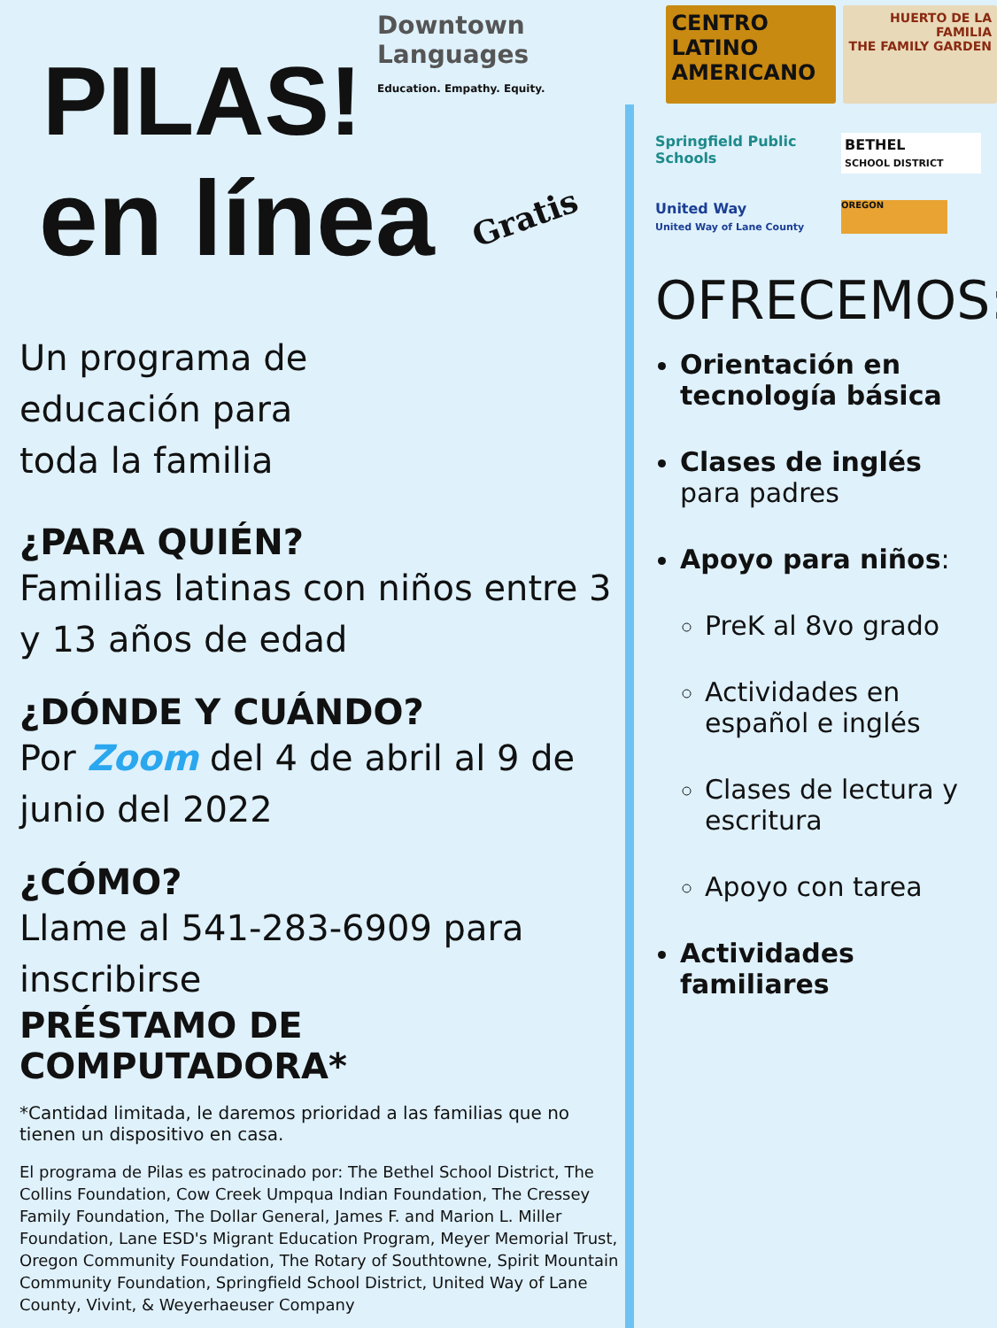PILAS!
en línea
Gratis
Un programa de educación para toda la familia
¿PARA QUIÉN?
Familias latinas con niños entre 3 y 13 años de edad
¿DÓNDE Y CUÁNDO?
Por Zoom del 4 de abril al 9 de junio del 2022
¿CÓMO?
Llame al 541-283-6909 para inscribirse
PRÉSTAMO DE COMPUTADORA*
*Cantidad limitada, le daremos prioridad a las familias que no tienen un dispositivo en casa.
El programa de Pilas es patrocinado por: The Bethel School District, The Collins Foundation, Cow Creek Umpqua Indian Foundation, The Cressey Family Foundation, The Dollar General, James F. and Marion L. Miller Foundation, Lane ESD's Migrant Education Program, Meyer Memorial Trust, Oregon Community Foundation, The Rotary of Southtowne, Spirit Mountain Community Foundation, Springfield School District, United Way of Lane County, Vivint, & Weyerhaeuser Company
Downtown Languages
Education. Empathy. Equity.
CENTRO LATINO AMERICANO
HUERTO DE LA FAMILIA
THE FAMILY GARDEN
Springfield Public Schools
BETHEL
SCHOOL DISTRICT
United Way
United Way of Lane County
OREGON
OFRECEMOS:
Orientación en tecnología básica
Clases de inglés
para padres
Apoyo para niños:
PreK al 8vo grado
Actividades en español e inglés
Clases de lectura y escritura
Apoyo con tarea
Actividades familiares